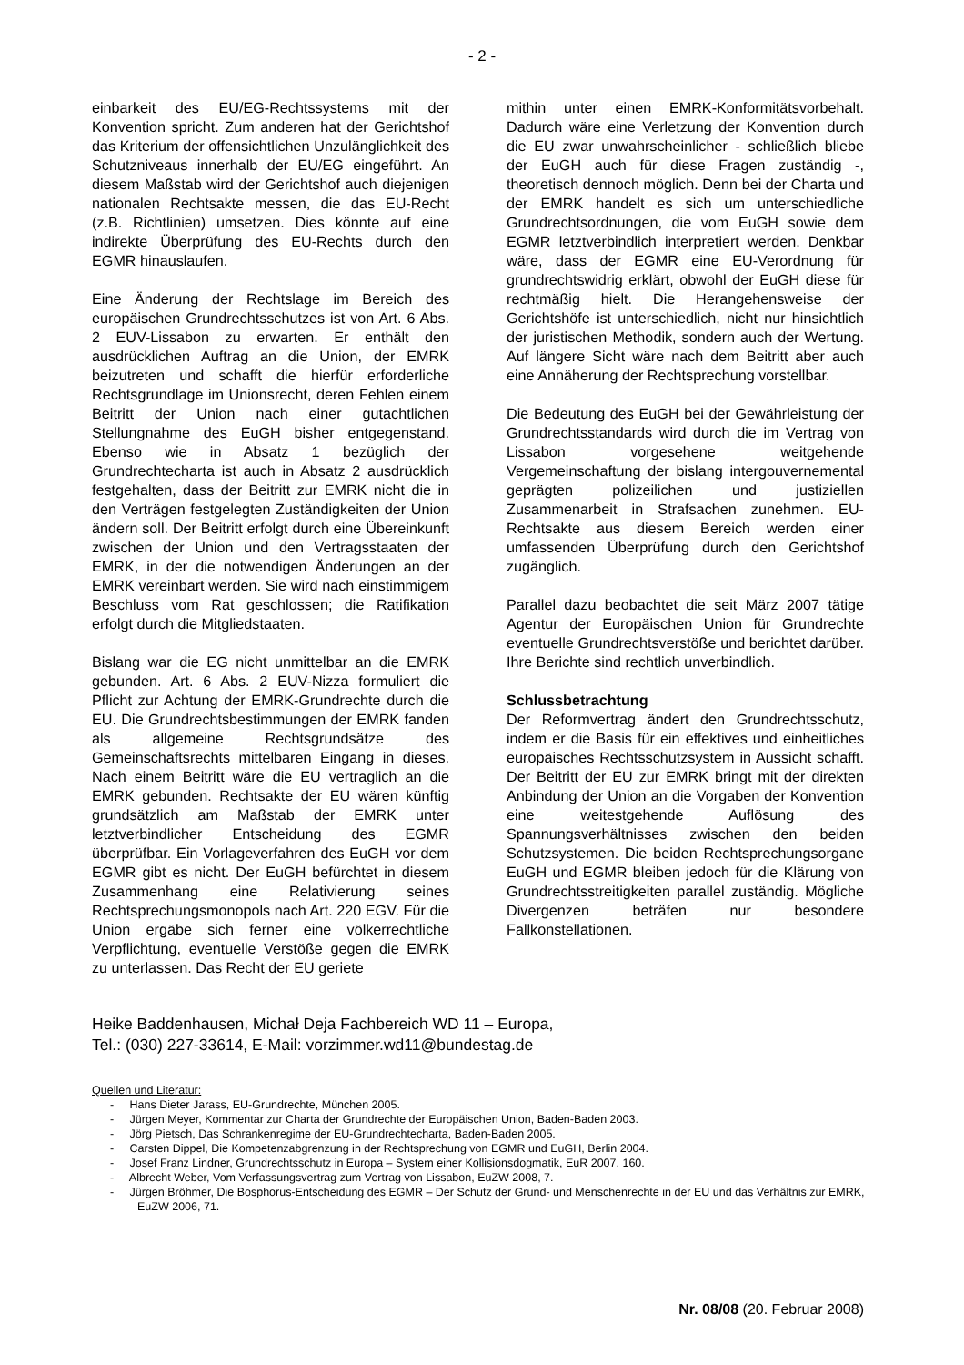- 2 -
einbarkeit des EU/EG-Rechtssystems mit der Konvention spricht. Zum anderen hat der Gerichtshof das Kriterium der offensichtlichen Unzulänglichkeit des Schutzniveaus innerhalb der EU/EG eingeführt. An diesem Maßstab wird der Gerichtshof auch diejenigen nationalen Rechtsakte messen, die das EU-Recht (z.B. Richtlinien) umsetzen. Dies könnte auf eine indirekte Überprüfung des EU-Rechts durch den EGMR hinauslaufen.
Eine Änderung der Rechtslage im Bereich des europäischen Grundrechtsschutzes ist von Art. 6 Abs. 2 EUV-Lissabon zu erwarten. Er enthält den ausdrücklichen Auftrag an die Union, der EMRK beizutreten und schafft die hierfür erforderliche Rechtsgrundlage im Unionsrecht, deren Fehlen einem Beitritt der Union nach einer gutachtlichen Stellungnahme des EuGH bisher entgegenstand. Ebenso wie in Absatz 1 bezüglich der Grundrechtecharta ist auch in Absatz 2 ausdrücklich festgehalten, dass der Beitritt zur EMRK nicht die in den Verträgen festgelegten Zuständigkeiten der Union ändern soll. Der Beitritt erfolgt durch eine Übereinkunft zwischen der Union und den Vertragsstaaten der EMRK, in der die notwendigen Änderungen an der EMRK vereinbart werden. Sie wird nach einstimmigem Beschluss vom Rat geschlossen; die Ratifikation erfolgt durch die Mitgliedstaaten.
Bislang war die EG nicht unmittelbar an die EMRK gebunden. Art. 6 Abs. 2 EUV-Nizza formuliert die Pflicht zur Achtung der EMRK-Grundrechte durch die EU. Die Grundrechtsbestimmungen der EMRK fanden als allgemeine Rechtsgrundsätze des Gemeinschaftsrechts mittelbaren Eingang in dieses. Nach einem Beitritt wäre die EU vertraglich an die EMRK gebunden. Rechtsakte der EU wären künftig grundsätzlich am Maßstab der EMRK unter letztverbindlicher Entscheidung des EGMR überprüfbar. Ein Vorlageverfahren des EuGH vor dem EGMR gibt es nicht. Der EuGH befürchtet in diesem Zusammenhang eine Relativierung seines Rechtsprechungsmonopols nach Art. 220 EGV. Für die Union ergäbe sich ferner eine völkerrechtliche Verpflichtung, eventuelle Verstöße gegen die EMRK zu unterlassen. Das Recht der EU geriete
mithin unter einen EMRK-Konformitätsvorbehalt. Dadurch wäre eine Verletzung der Konvention durch die EU zwar unwahrscheinlicher - schließlich bliebe der EuGH auch für diese Fragen zuständig -, theoretisch dennoch möglich. Denn bei der Charta und der EMRK handelt es sich um unterschiedliche Grundrechtsordnungen, die vom EuGH sowie dem EGMR letztverbindlich interpretiert werden. Denkbar wäre, dass der EGMR eine EU-Verordnung für grundrechtswidrig erklärt, obwohl der EuGH diese für rechtmäßig hielt. Die Herangehensweise der Gerichtshöfe ist unterschiedlich, nicht nur hinsichtlich der juristischen Methodik, sondern auch der Wertung. Auf längere Sicht wäre nach dem Beitritt aber auch eine Annäherung der Rechtsprechung vorstellbar.
Die Bedeutung des EuGH bei der Gewährleistung der Grundrechtsstandards wird durch die im Vertrag von Lissabon vorgesehene weitgehende Vergemeinschaftung der bislang intergouvernemental geprägten polizeilichen und justiziellen Zusammenarbeit in Strafsachen zunehmen. EU-Rechtsakte aus diesem Bereich werden einer umfassenden Überprüfung durch den Gerichtshof zugänglich.
Parallel dazu beobachtet die seit März 2007 tätige Agentur der Europäischen Union für Grundrechte eventuelle Grundrechtsverstöße und berichtet darüber. Ihre Berichte sind rechtlich unverbindlich.
Schlussbetrachtung
Der Reformvertrag ändert den Grundrechtsschutz, indem er die Basis für ein effektives und einheitliches europäisches Rechtsschutzsystem in Aussicht schafft. Der Beitritt der EU zur EMRK bringt mit der direkten Anbindung der Union an die Vorgaben der Konvention eine weitestgehende Auflösung des Spannungsverhältnisses zwischen den beiden Schutzsystemen. Die beiden Rechtsprechungsorgane EuGH und EGMR bleiben jedoch für die Klärung von Grundrechtsstreitigkeiten parallel zuständig. Mögliche Divergenzen beträfen nur besondere Fallkonstellationen.
Heike Baddenhausen, Michał Deja Fachbereich WD 11 – Europa,
Tel.: (030) 227-33614, E-Mail: vorzimmer.wd11@bundestag.de
Quellen und Literatur:
- Hans Dieter Jarass, EU-Grundrechte, München 2005.
- Jürgen Meyer, Kommentar zur Charta der Grundrechte der Europäischen Union, Baden-Baden 2003.
- Jörg Pietsch, Das Schrankenregime der EU-Grundrechtecharta, Baden-Baden 2005.
- Carsten Dippel, Die Kompetenzabgrenzung in der Rechtsprechung von EGMR und EuGH, Berlin 2004.
- Josef Franz Lindner, Grundrechtsschutz in Europa – System einer Kollisionsdogmatik, EuR 2007, 160.
- Albrecht Weber, Vom Verfassungsvertrag zum Vertrag von Lissabon, EuZW 2008, 7.
- Jürgen Bröhmer, Die Bosphorus-Entscheidung des EGMR – Der Schutz der Grund- und Menschenrechte in der EU und das Verhältnis zur EMRK, EuZW 2006, 71.
Nr. 08/08 (20. Februar 2008)